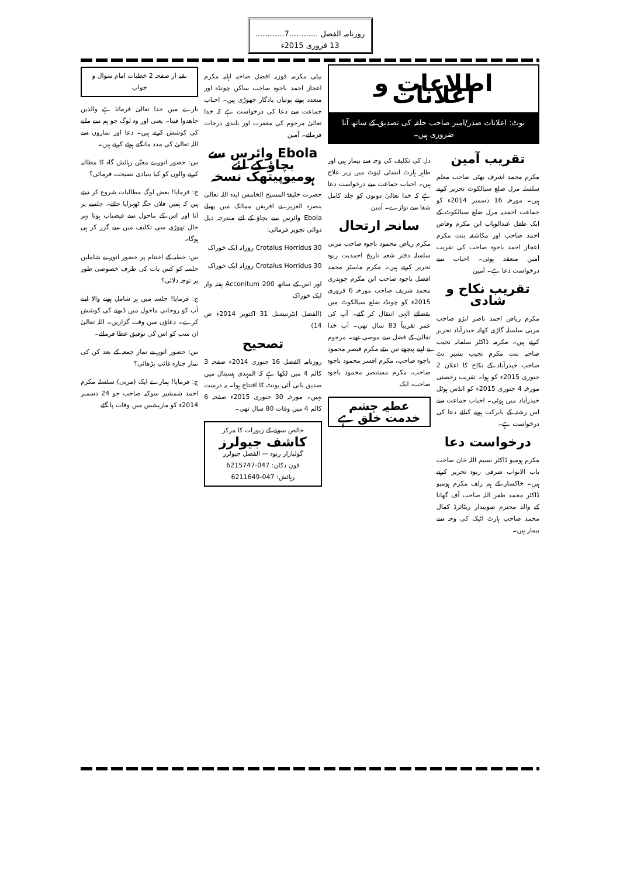روزنامہ الفضل ............7............ 13 فروری 2015ء
اطلاعات و اعلانات
نوٹ: اعلانات صدر/امیر صاحب حلقہ کی تصدیق کے ساتھ آنا ضروری ہیں۔
تقریب آمین
مکرم محمد اشرف بھٹی صاحب معلم سلسلہ مرل ضلع سیالکوٹ تحریر کرتے ہیں۔ مورخہ 16 دسمبر 2014ء کو جماعت احمدیہ مرل ضلع سیالکوٹ کے ایک طفل عبدالوہاب ابن مکرم وقاص احمد صاحب اور مکاشفہ بنت مکرم اعجاز احمد باجوہ صاحب کی تقریب آمین منعقد ہوئی۔ احباب سے درخواست دعا ہے۔ آمین
تقریب نکاح و شادی
مکرم ریاض احمد ناصر ابڑو صاحب مربی سلسلہ گاڑی کھاتہ حیدرآباد تحریر کرتے ہیں۔ مکرمہ ڈاکٹر سلمانہ نجیب صاحبہ بنت مکرم نجیب بشیر بٹ صاحب حیدرآباد کے نکاح کا اعلان 2 جنوری 2015ء کو ہوا۔ تقریب رخصتی مورخہ 4 جنوری 2015ء کو انڈس ہوٹل حیدرآباد میں ہوئی۔ احباب جماعت سے اس رشتہ کے بابرکت ہونے کیلئے دعا کی درخواست ہے۔
درخواست دعا
مکرم ہومیو ڈاکٹر نسیم اللہ خان صاحب باب الابواب شرقی ربوہ تحریر کرتے ہیں۔ خاکسار کے ہم زلف مکرم ہومیو ڈاکٹر محمد ظفر اللہ صاحب آف گھانا کے والد محترم صوبیدار ریٹائرڈ کمال محمد صاحب ہارٹ اٹیک کی وجہ سے بیمار ہیں۔
دل کی تکلیف کی وجہ سے بیمار ہیں اور طاہر ہارٹ انسٹی ٹیوٹ میں زیر علاج ہیں۔ احباب جماعت سے درخواست دعا ہے کہ خدا تعالیٰ دونوں کو جلد کامل شفا سے نوازے۔ آمین
سانحہ ارتحال
مکرم ریاض محمود باجوہ صاحب مربی سلسلہ دفتر شعبہ تاریخ احمدیت ربوہ تحریر کرتے ہیں۔ مکرم ماسٹر محمد افضل باجوہ صاحب ابن مکرم چوہدری محمد شریف صاحب مورخہ 6 فروری 2015ء کو چونڈہ ضلع سیالکوٹ میں بقضائے الٰہی انتقال کر گئے۔ آپ کی عمر تقریباً 83 سال تھی۔ آپ خدا تعالیٰ کے فضل سے موصی تھے۔ مرحوم نے اپنے پیچھے تین بیٹے مکرم قیصر محمود باجوہ صاحب، مکرم افسر محمود باجوہ صاحب، مکرم مستنصر محمود باجوہ صاحب، ایک
عطیہ چشم خدمت خلق ہے
بیٹی مکرمہ فوزیہ افضل صاحبہ اہلیہ مکرم اعجاز احمد باجوہ صاحب ساکن چونڈہ اور متعدد پوتے پوتیاں یادگار چھوڑی ہیں۔ احباب جماعت سے دعا کی درخواست ہے کہ خدا تعالیٰ مرحوم کی مغفرت اور بلندی درجات فرمائے۔ آمین
Ebola وائرس سے بچاؤ کے لئے ہومیوپیتھک نسخہ
حضرت خلیفۃ المسیح الخامس ایدہ اللہ تعالیٰ بنصرہ العزیز نے افریقن ممالک میں پھیلے Ebola وائرس سے بچاؤ کے لئے مندرجہ ذیل دوائی تجویز فرمائی:
Crotalus Horridus 30 روزانہ ایک خوراک
Crotalus Horridus 30 روزانہ ایک خوراک
اور اس کے ساتھ Acconitum 200 ہفتہ وار ایک خوراک
(الفضل انٹرنیشنل 31 اکتوبر 2014ء ص 14)
تصحیح
روزنامہ الفضل 16 جنوری 2014ء صفحہ 3 کالم 4 میں لکھا ہے کہ المہدی ہسپتال میں صدیق بانی آئی یونٹ کا افتتاح ہوا۔ یہ درست نہیں۔ مورخہ 30 جنوری 2015ء صفحہ 6 کالم 4 میں وفات 80 سال تھی۔
خالص سونے کے زیورات کا مرکز
کاشف جیولرز
گولبازار ربوہ — الفضل جیولرز
فون دکان: 047-6215747
رہائش: 047-6211649
بقیہ از صفحہ 2 خطبات امام سوال و جواب
بارے میں خدا تعالیٰ فرماتا ہے والذین جاھدوا فینا۔ یعنی اور وہ لوگ جو ہم سے ملنے کی کوشش کرتے ہیں۔ دعا اور نمازوں سے اللہ تعالیٰ کی مدد مانگتے ہوئے کرتے ہیں۔
س: حضور انور نے معیّن رہائش گاہ کا مطالبہ کرنے والوں کو کیا بنیادی نصیحت فرمائی؟
ج: فرمایا! بعض لوگ مطالبات شروع کر دیتے ہیں کہ ہمیں فلاں جگہ ٹھہرایا جائے۔ جلسے پر آنا اور اس کے ماحول سے فیضیاب ہونا بہر حال تھوڑی سی تکلیف میں سے گزر کر ہی ہوگا۔
س: خطبہ کے اختتام پر حضور انور نے شاملین جلسہ کو کس بات کی طرف خصوصی طور پر توجہ دلائی؟
ج: فرمایا! جلسہ میں ہر شامل ہونے والا اپنے آپ کو روحانی ماحول میں ڈبونے کی کوشش کرے۔ دعاؤں میں وقت گزاریں۔ اللہ تعالیٰ ان سب کو اس کی توفیق عطا فرمائے۔
س: حضور انور نے نماز جمعہ کے بعد کن کی نماز جنازہ غائب پڑھائی؟
ج: فرمایا! ہمارے ایک (مربی) سلسلہ مکرم احمد شمشیر سوکیہ صاحب جو 24 دسمبر 2014ء کو ماریشس میں وفات پا گئے